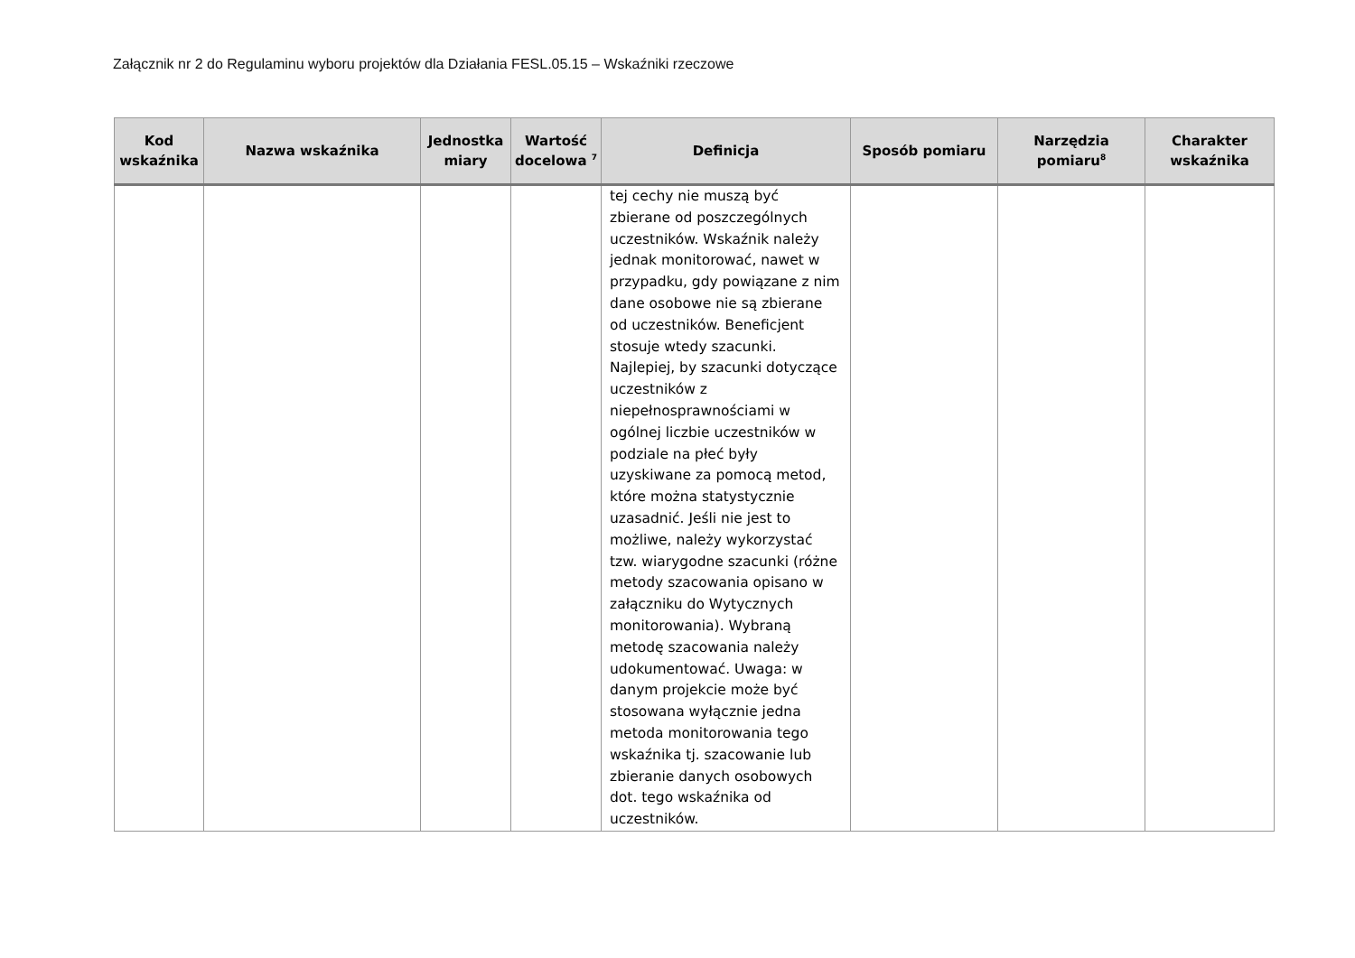Załącznik nr 2 do Regulaminu wyboru projektów dla Działania FESL.05.15 – Wskaźniki rzeczowe
| Kod wskaźnika | Nazwa wskaźnika | Jednostka miary | Wartość docelowa <sup>7</sup> | Definicja | Sposób pomiaru | Narzędzia pomiaru<sup>8</sup> | Charakter wskaźnika |
| --- | --- | --- | --- | --- | --- | --- | --- |
| | | | | tej cechy nie muszą być zbierane od poszczególnych uczestników. Wskaźnik należy jednak monitorować, nawet w przypadku, gdy powiązane z nim dane osobowe nie są zbierane od uczestników. Beneficjent stosuje wtedy szacunki. Najlepiej, by szacunki dotyczące uczestników z niepełnosprawnościami w ogólnej liczbie uczestników w podziale na płeć były uzyskiwane za pomocą metod, które można statystycznie uzasadnić. Jeśli nie jest to możliwe, należy wykorzystać tzw. wiarygodne szacunki (różne metody szacowania opisano w załączniku do Wytycznych monitorowania). Wybraną metodę szacowania należy udokumentować. Uwaga: w danym projekcie może być stosowana wyłącznie jedna metoda monitorowania tego wskaźnika tj. szacowanie lub zbieranie danych osobowych dot. tego wskaźnika od uczestników. | | | |